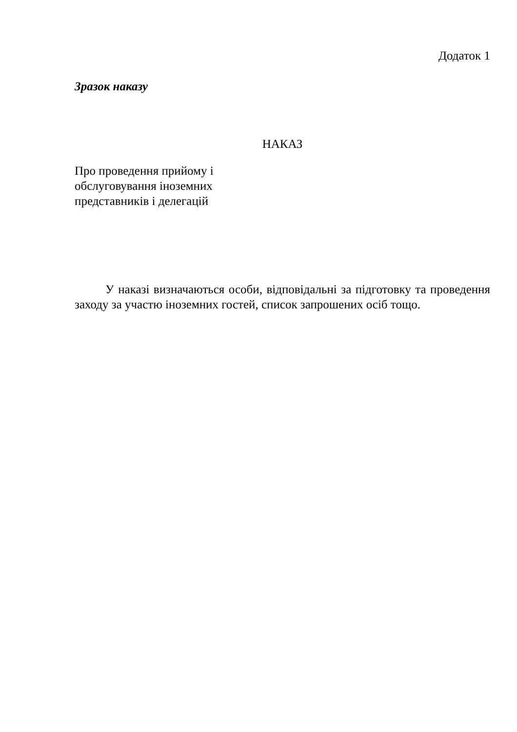Додаток 1
Зразок наказу
НАКАЗ
Про проведення прийому і
обслуговування іноземних
представників і делегацій
У наказі визначаються особи, відповідальні за підготовку та проведення заходу за участю іноземних гостей, список запрошених осіб тощо.